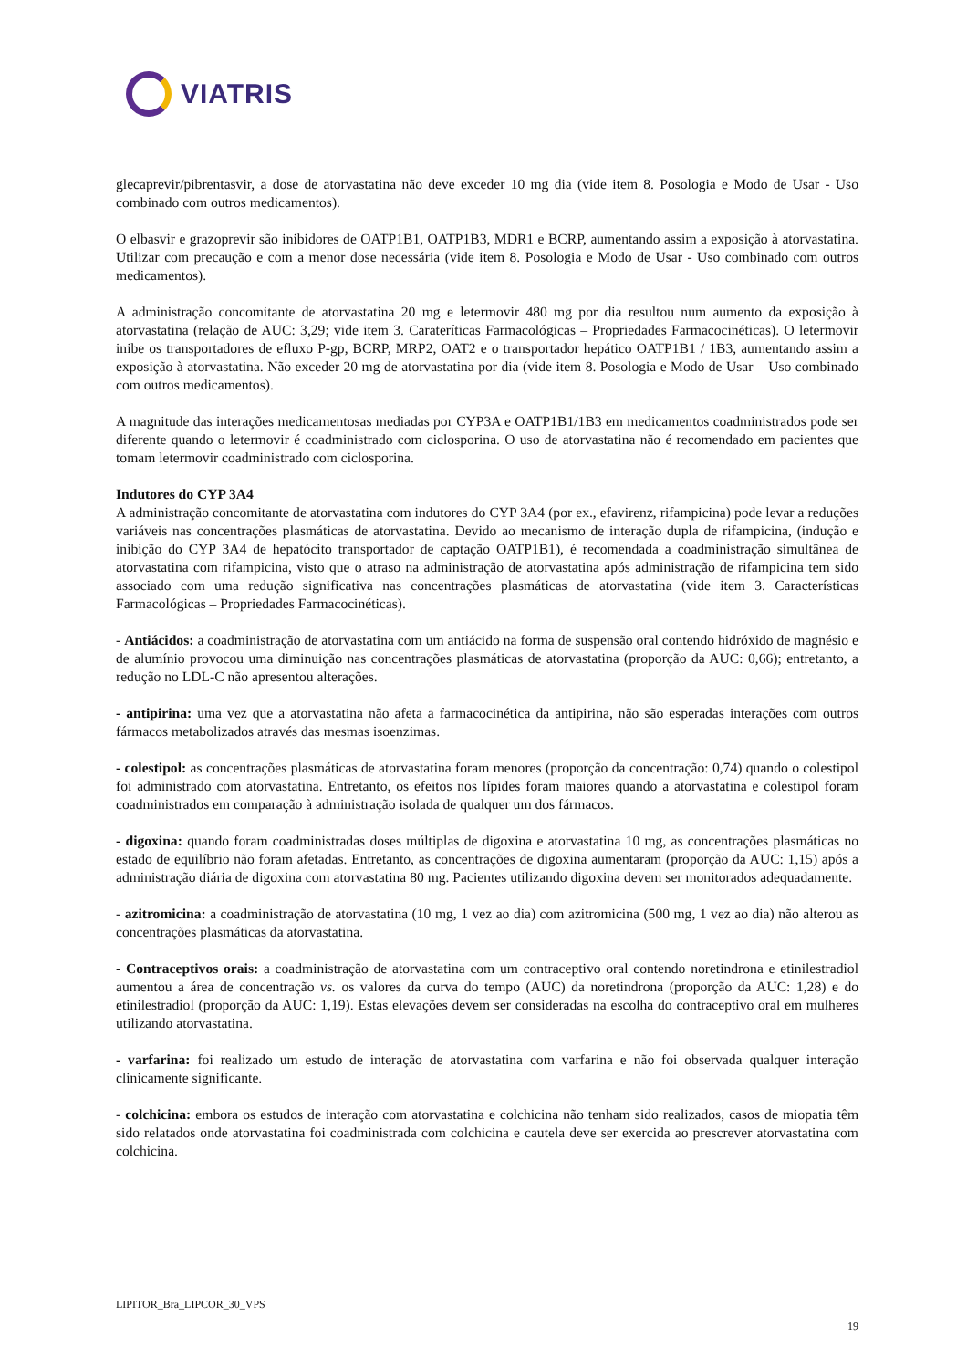VIATRIS
glecaprevir/pibrentasvir, a dose de atorvastatina não deve exceder 10 mg dia (vide item 8. Posologia e Modo de Usar - Uso combinado com outros medicamentos).
O elbasvir e grazoprevir são inibidores de OATP1B1, OATP1B3, MDR1 e BCRP, aumentando assim a exposição à atorvastatina. Utilizar com precaução e com a menor dose necessária (vide item 8. Posologia e Modo de Usar - Uso combinado com outros medicamentos).
A administração concomitante de atorvastatina 20 mg e letermovir 480 mg por dia resultou num aumento da exposição à atorvastatina (relação de AUC: 3,29; vide item 3. Carateríticas Farmacológicas – Propriedades Farmacocinéticas). O letermovir inibe os transportadores de efluxo P-gp, BCRP, MRP2, OAT2 e o transportador hepático OATP1B1 / 1B3, aumentando assim a exposição à atorvastatina. Não exceder 20 mg de atorvastatina por dia (vide item 8. Posologia e Modo de Usar – Uso combinado com outros medicamentos).
A magnitude das interações medicamentosas mediadas por CYP3A e OATP1B1/1B3 em medicamentos coadministrados pode ser diferente quando o letermovir é coadministrado com ciclosporina. O uso de atorvastatina não é recomendado em pacientes que tomam letermovir coadministrado com ciclosporina.
Indutores do CYP 3A4
A administração concomitante de atorvastatina com indutores do CYP 3A4 (por ex., efavirenz, rifampicina) pode levar a reduções variáveis nas concentrações plasmáticas de atorvastatina. Devido ao mecanismo de interação dupla de rifampicina, (indução e inibição do CYP 3A4 de hepatócito transportador de captação OATP1B1), é recomendada a coadministração simultânea de atorvastatina com rifampicina, visto que o atraso na administração de atorvastatina após administração de rifampicina tem sido associado com uma redução significativa nas concentrações plasmáticas de atorvastatina (vide item 3. Características Farmacológicas – Propriedades Farmacocinéticas).
- Antiácidos: a coadministração de atorvastatina com um antiácido na forma de suspensão oral contendo hidróxido de magnésio e de alumínio provocou uma diminuição nas concentrações plasmáticas de atorvastatina (proporção da AUC: 0,66); entretanto, a redução no LDL-C não apresentou alterações.
- antipirina: uma vez que a atorvastatina não afeta a farmacocinética da antipirina, não são esperadas interações com outros fármacos metabolizados através das mesmas isoenzimas.
- colestipol: as concentrações plasmáticas de atorvastatina foram menores (proporção da concentração: 0,74) quando o colestipol foi administrado com atorvastatina. Entretanto, os efeitos nos lípides foram maiores quando a atorvastatina e colestipol foram coadministrados em comparação à administração isolada de qualquer um dos fármacos.
- digoxina: quando foram coadministradas doses múltiplas de digoxina e atorvastatina 10 mg, as concentrações plasmáticas no estado de equilíbrio não foram afetadas. Entretanto, as concentrações de digoxina aumentaram (proporção da AUC: 1,15) após a administração diária de digoxina com atorvastatina 80 mg. Pacientes utilizando digoxina devem ser monitorados adequadamente.
- azitromicina: a coadministração de atorvastatina (10 mg, 1 vez ao dia) com azitromicina (500 mg, 1 vez ao dia) não alterou as concentrações plasmáticas da atorvastatina.
- Contraceptivos orais: a coadministração de atorvastatina com um contraceptivo oral contendo noretindrona e etinilestradiol aumentou a área de concentração vs. os valores da curva do tempo (AUC) da noretindrona (proporção da AUC: 1,28) e do etinilestradiol (proporção da AUC: 1,19). Estas elevações devem ser consideradas na escolha do contraceptivo oral em mulheres utilizando atorvastatina.
- varfarina: foi realizado um estudo de interação de atorvastatina com varfarina e não foi observada qualquer interação clinicamente significante.
- colchicina: embora os estudos de interação com atorvastatina e colchicina não tenham sido realizados, casos de miopatia têm sido relatados onde atorvastatina foi coadministrada com colchicina e cautela deve ser exercida ao prescrever atorvastatina com colchicina.
LIPITOR_Bra_LIPCOR_30_VPS
19